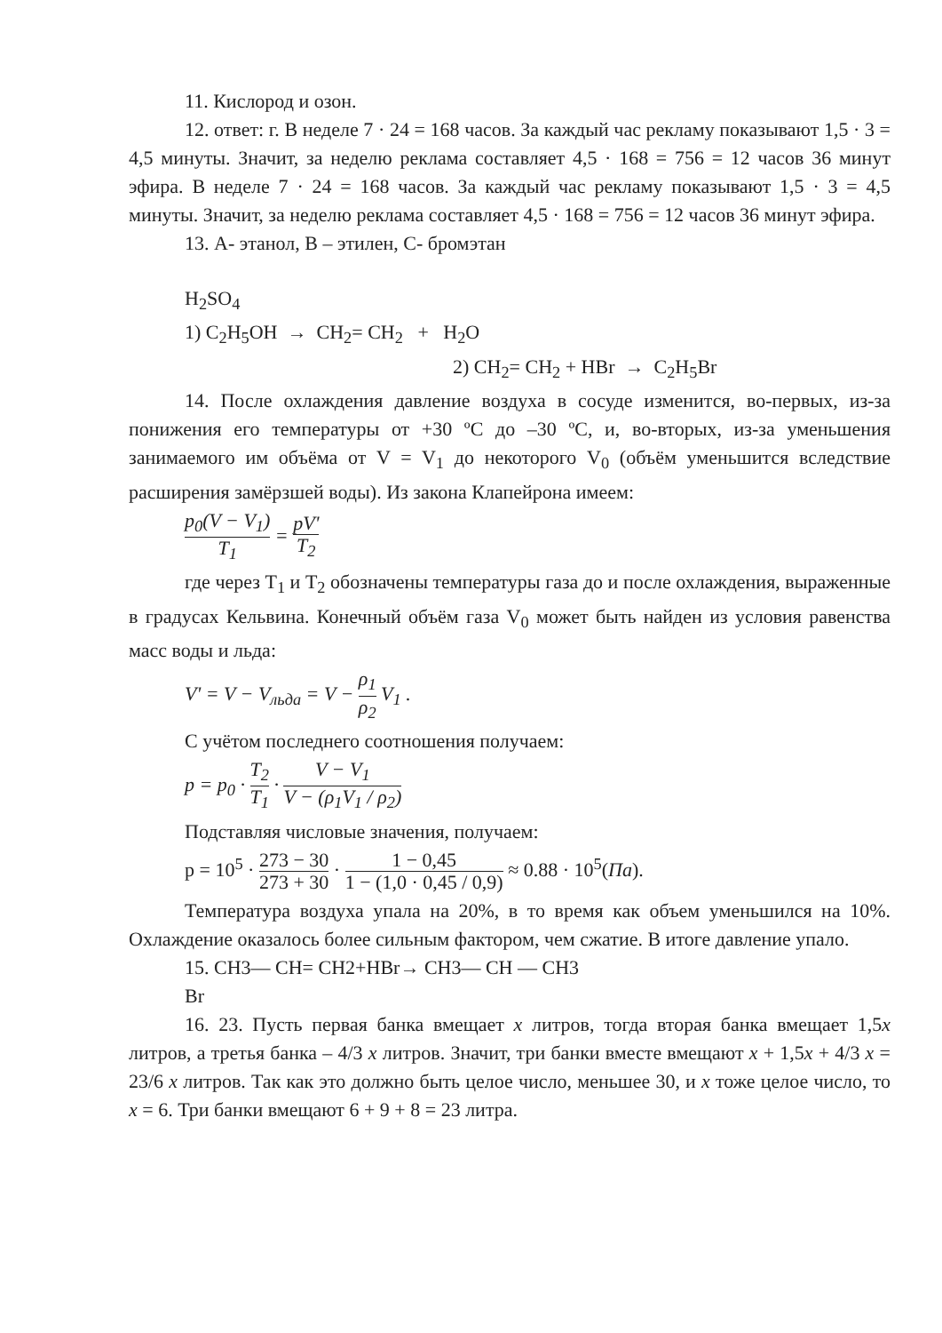11. Кислород и озон.
12. ответ: г. В неделе 7 · 24 = 168 часов. За каждый час рекламу показывают 1,5 · 3 = 4,5 минуты. Значит, за неделю реклама составляет 4,5 · 168 = 756 = 12 часов 36 минут эфира. В неделе 7 · 24 = 168 часов. За каждый час рекламу показывают 1,5 · 3 = 4,5 минуты. Значит, за неделю реклама составляет 4,5 · 168 = 756 = 12 часов 36 минут эфира.
13. А- этанол, В – этилен, С- бромэтан
H<sub>2</sub>SO<sub>4</sub>
1) C<sub>2</sub>H<sub>5</sub>OH → CH<sub>2</sub>= CH<sub>2</sub> + H<sub>2</sub>O
2) CH<sub>2</sub>= CH<sub>2</sub> + HBr → C<sub>2</sub>H<sub>5</sub>Br
14. После охлаждения давление воздуха в сосуде изменится, во-первых, из-за понижения его температуры от +30 ºС до –30 ºС, и, во-вторых, из-за уменьшения занимаемого им объёма от V = V<sub>1</sub> до некоторого V<sub>0</sub> (объём уменьшится вследствие расширения замёрзшей воды). Из закона Клапейрона имеем:
p<sub>0</sub>(V − V<sub>1</sub>) T<sub>1</sub> = pV' T<sub>2</sub>
где через T<sub>1</sub> и T<sub>2</sub> обозначены температуры газа до и после охлаждения, выраженные в градусах Кельвина. Конечный объём газа V<sub>0</sub> может быть найден из условия равенства масс воды и льда:
V' = V − V<sub>льда</sub> = V − ρ<sub>1</sub> ρ<sub>2</sub> V<sub>1</sub> .
С учётом последнего соотношения получаем:
p = p<sub>0</sub> · T<sub>2</sub> T<sub>1</sub> · V − V<sub>1</sub> V − (ρ<sub>1</sub>V<sub>1</sub> / ρ<sub>2</sub>)
Подставляя числовые значения, получаем:
p = 10<sup>5</sup> · 273 − 30 273 + 30 · 1 − 0,45 1 − (1,0 · 0,45 / 0,9) ≈ 0.88 · 10<sup>5</sup>(Па).
Температура воздуха упала на 20%, в то время как объем уменьшился на 10%. Охлаждение оказалось более сильным фактором, чем сжатие. В итоге давление упало.
15. CH3— CH= CH2+HBr→ CH3— CH — CH3
Br
16. 23. Пусть первая банка вмещает x литров, тогда вторая банка вмещает 1,5x литров, а третья банка – 4/3 x литров. Значит, три банки вместе вмещают x + 1,5x + 4/3 x = 23/6 x литров. Так как это должно быть целое число, меньшее 30, и x тоже целое число, то x = 6. Три банки вмещают 6 + 9 + 8 = 23 литра.